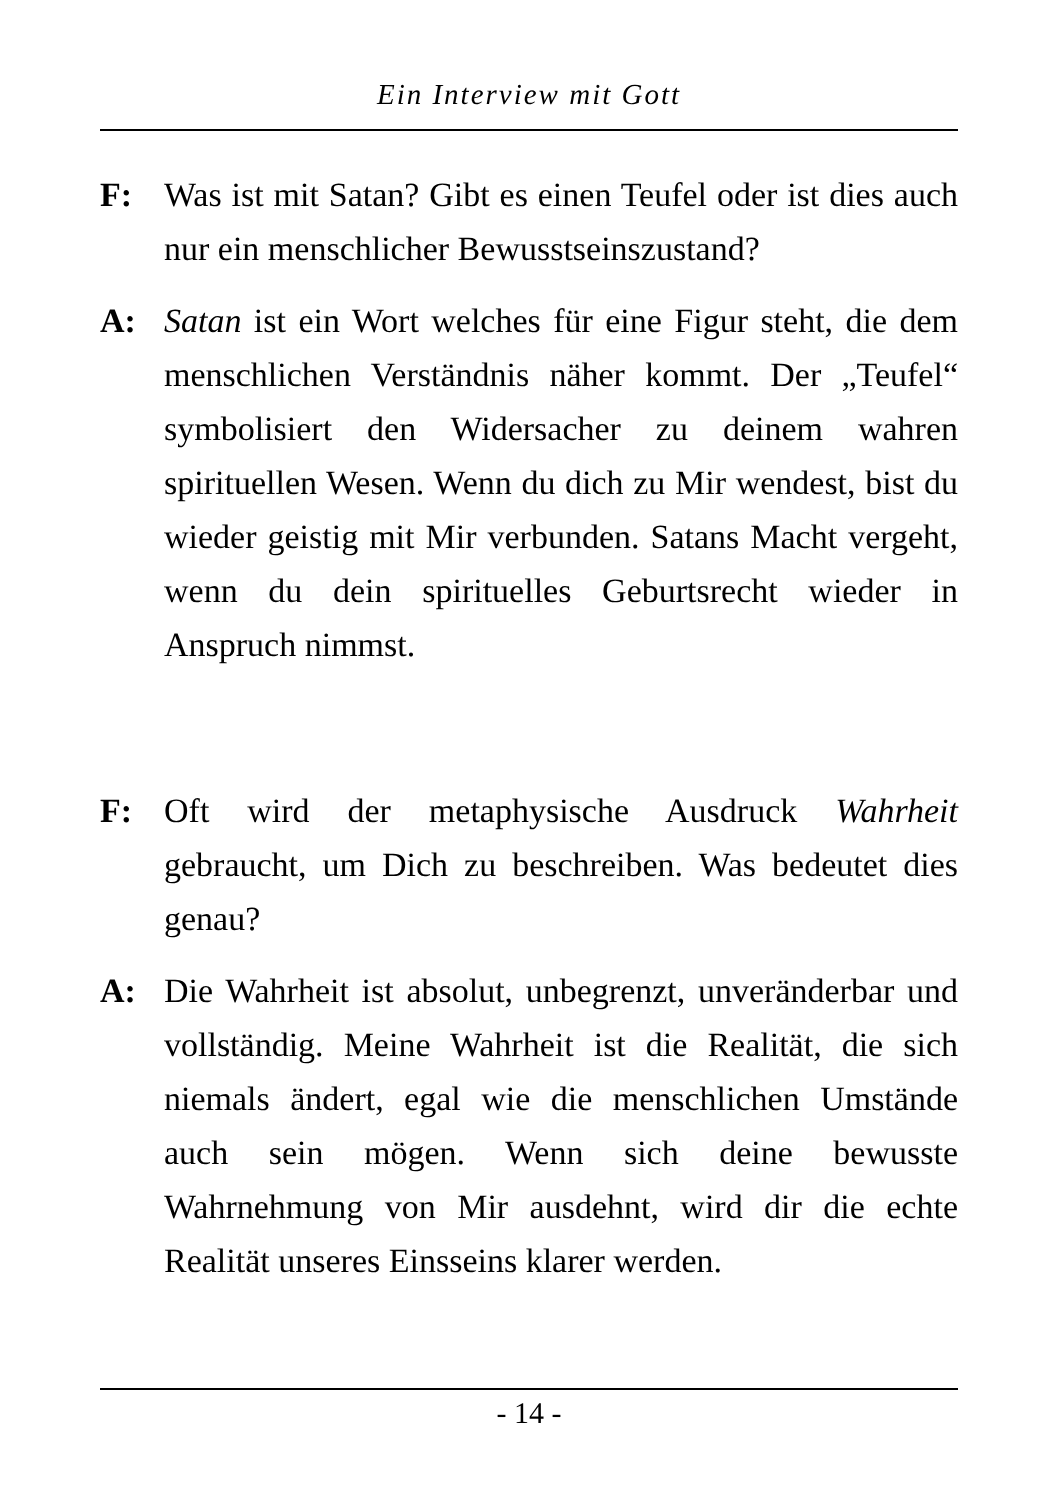Ein Interview mit Gott
F: Was ist mit Satan? Gibt es einen Teufel oder ist dies auch nur ein menschlicher Bewusstseinszustand?
A: Satan ist ein Wort welches für eine Figur steht, die dem menschlichen Verständnis näher kommt. Der „Teufel“ symbolisiert den Widersacher zu deinem wahren spirituellen Wesen. Wenn du dich zu Mir wendest, bist du wieder geistig mit Mir verbunden. Satans Macht vergeht, wenn du dein spirituelles Geburtsrecht wieder in Anspruch nimmst.
F: Oft wird der metaphysische Ausdruck Wahrheit gebraucht, um Dich zu beschreiben. Was bedeutet dies genau?
A: Die Wahrheit ist absolut, unbegrenzt, unveränderbar und vollständig. Meine Wahrheit ist die Realität, die sich niemals ändert, egal wie die menschlichen Umstände auch sein mögen. Wenn sich deine bewusste Wahrnehmung von Mir ausdehnt, wird dir die echte Realität unseres Einsseins klarer werden.
- 14 -